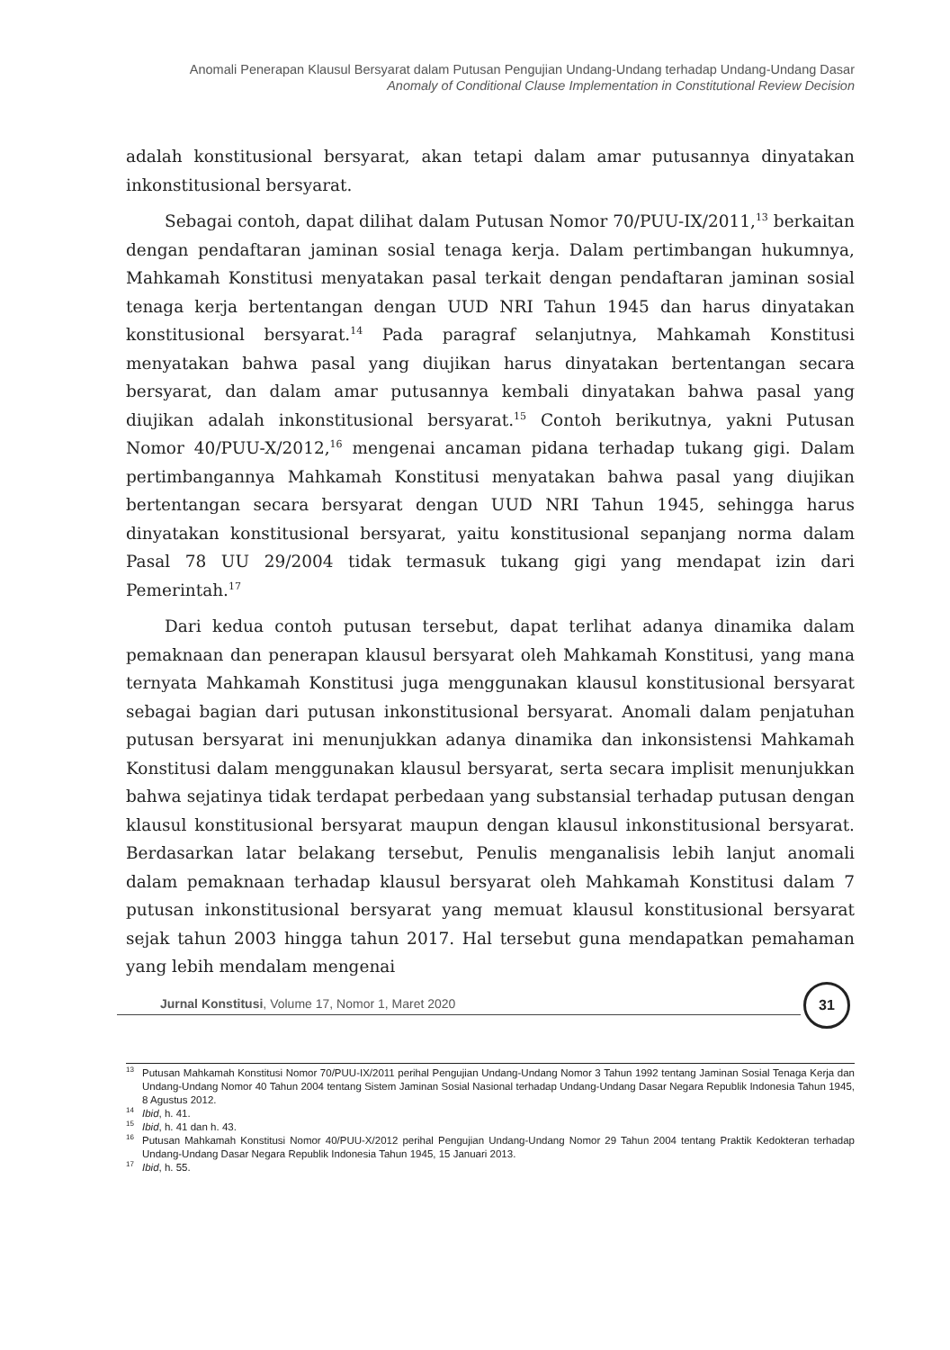Anomali Penerapan Klausul Bersyarat dalam Putusan Pengujian Undang-Undang terhadap Undang-Undang Dasar
Anomaly of Conditional Clause Implementation in Constitutional Review Decision
adalah konstitusional bersyarat, akan tetapi dalam amar putusannya dinyatakan inkonstitusional bersyarat.
Sebagai contoh, dapat dilihat dalam Putusan Nomor 70/PUU-IX/2011,<sup>13</sup> berkaitan dengan pendaftaran jaminan sosial tenaga kerja. Dalam pertimbangan hukumnya, Mahkamah Konstitusi menyatakan pasal terkait dengan pendaftaran jaminan sosial tenaga kerja bertentangan dengan UUD NRI Tahun 1945 dan harus dinyatakan konstitusional bersyarat.<sup>14</sup> Pada paragraf selanjutnya, Mahkamah Konstitusi menyatakan bahwa pasal yang diujikan harus dinyatakan bertentangan secara bersyarat, dan dalam amar putusannya kembali dinyatakan bahwa pasal yang diujikan adalah inkonstitusional bersyarat.<sup>15</sup> Contoh berikutnya, yakni Putusan Nomor 40/PUU-X/2012,<sup>16</sup> mengenai ancaman pidana terhadap tukang gigi. Dalam pertimbangannya Mahkamah Konstitusi menyatakan bahwa pasal yang diujikan bertentangan secara bersyarat dengan UUD NRI Tahun 1945, sehingga harus dinyatakan konstitusional bersyarat, yaitu konstitusional sepanjang norma dalam Pasal 78 UU 29/2004 tidak termasuk tukang gigi yang mendapat izin dari Pemerintah.<sup>17</sup>
Dari kedua contoh putusan tersebut, dapat terlihat adanya dinamika dalam pemaknaan dan penerapan klausul bersyarat oleh Mahkamah Konstitusi, yang mana ternyata Mahkamah Konstitusi juga menggunakan klausul konstitusional bersyarat sebagai bagian dari putusan inkonstitusional bersyarat. Anomali dalam penjatuhan putusan bersyarat ini menunjukkan adanya dinamika dan inkonsistensi Mahkamah Konstitusi dalam menggunakan klausul bersyarat, serta secara implisit menunjukkan bahwa sejatinya tidak terdapat perbedaan yang substansial terhadap putusan dengan klausul konstitusional bersyarat maupun dengan klausul inkonstitusional bersyarat. Berdasarkan latar belakang tersebut, Penulis menganalisis lebih lanjut anomali dalam pemaknaan terhadap klausul bersyarat oleh Mahkamah Konstitusi dalam 7 putusan inkonstitusional bersyarat yang memuat klausul konstitusional bersyarat sejak tahun 2003 hingga tahun 2017. Hal tersebut guna mendapatkan pemahaman yang lebih mendalam mengenai
<sup>13</sup> Putusan Mahkamah Konstitusi Nomor 70/PUU-IX/2011 perihal Pengujian Undang-Undang Nomor 3 Tahun 1992 tentang Jaminan Sosial Tenaga Kerja dan Undang-Undang Nomor 40 Tahun 2004 tentang Sistem Jaminan Sosial Nasional terhadap Undang-Undang Dasar Negara Republik Indonesia Tahun 1945, 8 Agustus 2012.
<sup>14</sup> Ibid, h. 41.
<sup>15</sup> Ibid, h. 41 dan h. 43.
<sup>16</sup> Putusan Mahkamah Konstitusi Nomor 40/PUU-X/2012 perihal Pengujian Undang-Undang Nomor 29 Tahun 2004 tentang Praktik Kedokteran terhadap Undang-Undang Dasar Negara Republik Indonesia Tahun 1945, 15 Januari 2013.
<sup>17</sup> Ibid, h. 55.
Jurnal Konstitusi, Volume 17, Nomor 1, Maret 2020
31